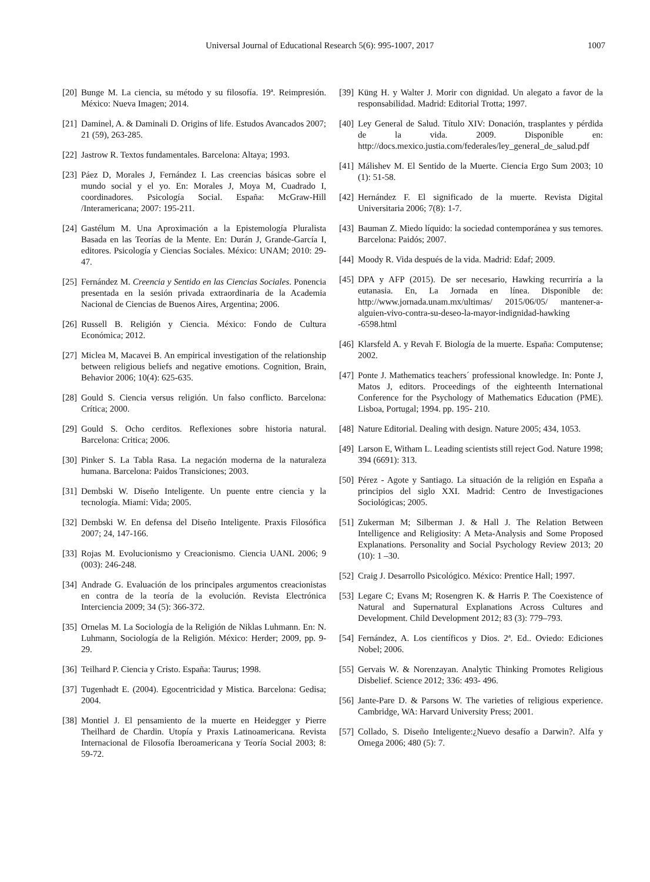Universal Journal of Educational Research 5(6): 995-1007, 2017 1007
[20] Bunge M. La ciencia, su método y su filosofía. 19ª. Reimpresión. México: Nueva Imagen; 2014.
[21] Daminel, A. & Daminali D. Origins of life. Estudos Avancados 2007; 21 (59), 263-285.
[22] Jastrow R. Textos fundamentales. Barcelona: Altaya; 1993.
[23] Páez D, Morales J, Fernández I. Las creencias básicas sobre el mundo social y el yo. En: Morales J, Moya M, Cuadrado I, coordinadores. Psicología Social. España: McGraw-Hill /Interamericana; 2007: 195-211.
[24] Gastélum M. Una Aproximación a la Epistemología Pluralista Basada en las Teorías de la Mente. En: Durán J, Grande-García I, editores. Psicología y Ciencias Sociales. México: UNAM; 2010: 29-47.
[25] Fernández M. Creencia y Sentido en las Ciencias Sociales. Ponencia presentada en la sesión privada extraordinaria de la Academia Nacional de Ciencias de Buenos Aires, Argentina; 2006.
[26] Russell B. Religión y Ciencia. México: Fondo de Cultura Económica; 2012.
[27] Miclea M, Macavei B. An empirical investigation of the relationship between religious beliefs and negative emotions. Cognition, Brain, Behavior 2006; 10(4): 625-635.
[28] Gould S. Ciencia versus religión. Un falso conflicto. Barcelona: Crítica; 2000.
[29] Gould S. Ocho cerditos. Reflexiones sobre historia natural. Barcelona: Critica; 2006.
[30] Pinker S. La Tabla Rasa. La negación moderna de la naturaleza humana. Barcelona: Paidos Transiciones; 2003.
[31] Dembski W. Diseño Inteligente. Un puente entre ciencia y la tecnología. Miami: Vida; 2005.
[32] Dembski W. En defensa del Diseño Inteligente. Praxis Filosófica 2007; 24, 147-166.
[33] Rojas M. Evolucionismo y Creacionismo. Ciencia UANL 2006; 9 (003): 246-248.
[34] Andrade G. Evaluación de los principales argumentos creacionistas en contra de la teoría de la evolución. Revista Electrónica Interciencia 2009; 34 (5): 366-372.
[35] Ornelas M. La Sociología de la Religión de Niklas Luhmann. En: N. Luhmann, Sociología de la Religión. México: Herder; 2009, pp. 9-29.
[36] Teilhard P. Ciencia y Cristo. España: Taurus; 1998.
[37] Tugenhadt E. (2004). Egocentricidad y Mistica. Barcelona: Gedisa; 2004.
[38] Montiel J. El pensamiento de la muerte en Heidegger y Pierre Theilhard de Chardin. Utopía y Praxis Latinoamericana. Revista Internacional de Filosofía Iberoamericana y Teoría Social 2003; 8: 59-72.
[39] Küng H. y Walter J. Morir con dignidad. Un alegato a favor de la responsabilidad. Madrid: Editorial Trotta; 1997.
[40] Ley General de Salud. Título XIV: Donación, trasplantes y pérdida de la vida. 2009. Disponible en: http://docs.mexico.justia.com/federales/ley_general_de_salud.pdf
[41] Málishev M. El Sentido de la Muerte. Ciencia Ergo Sum 2003; 10 (1): 51-58.
[42] Hernández F. El significado de la muerte. Revista Digital Universitaria 2006; 7(8): 1-7.
[43] Bauman Z. Miedo líquido: la sociedad contemporánea y sus temores. Barcelona: Paidós; 2007.
[44] Moody R. Vida después de la vida. Madrid: Edaf; 2009.
[45] DPA y AFP (2015). De ser necesario, Hawking recurriría a la eutanasia. En, La Jornada en línea. Disponible de: http://www.jornada.unam.mx/ultimas/ 2015/06/05/ mantener-a-alguien-vivo-contra-su-deseo-la-mayor-indignidad-hawking -6598.html
[46] Klarsfeld A. y Revah F. Biología de la muerte. España: Computense; 2002.
[47] Ponte J. Mathematics teachers´ professional knowledge. In: Ponte J, Matos J, editors. Proceedings of the eighteenth International Conference for the Psychology of Mathematics Education (PME). Lisboa, Portugal; 1994. pp. 195- 210.
[48] Nature Editorial. Dealing with design. Nature 2005; 434, 1053.
[49] Larson E, Witham L. Leading scientists still reject God. Nature 1998; 394 (6691): 313.
[50] Pérez - Agote y Santiago. La situación de la religión en España a principios del siglo XXI. Madrid: Centro de Investigaciones Sociológicas; 2005.
[51] Zukerman M; Silberman J. & Hall J. The Relation Between Intelligence and Religiosity: A Meta-Analysis and Some Proposed Explanations. Personality and Social Psychology Review 2013; 20 (10): 1 –30.
[52] Craig J. Desarrollo Psicológico. México: Prentice Hall; 1997.
[53] Legare C; Evans M; Rosengren K. & Harris P. The Coexistence of Natural and Supernatural Explanations Across Cultures and Development. Child Development 2012; 83 (3): 779–793.
[54] Fernández, A. Los científicos y Dios. 2ª. Ed.. Oviedo: Ediciones Nobel; 2006.
[55] Gervais W. & Norenzayan. Analytic Thinking Promotes Religious Disbelief. Science 2012; 336: 493- 496.
[56] Jante-Pare D. & Parsons W. The varieties of religious experience. Cambridge, WA: Harvard University Press; 2001.
[57] Collado, S. Diseño Inteligente:¿Nuevo desafío a Darwin?. Alfa y Omega 2006; 480 (5): 7.